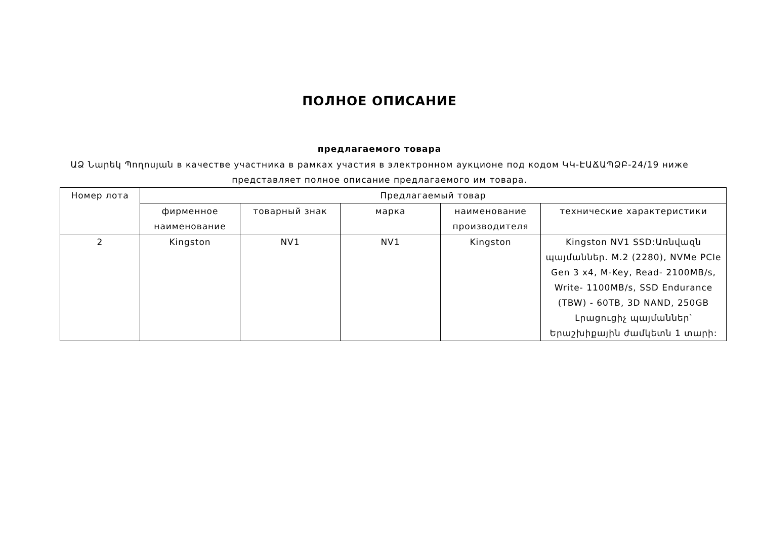ПОЛНОЕ ОПИСАНИЕ
предлагаемого товара
ԱՁ Նարեկ Պողոսյան в качестве участника в рамках участия в электронном аукционе под кодом ԿԿ-ԷԱՃԱՊՁԲ-24/19 ниже представляет полное описание предлагаемого им товара.
| Номер лота | Предлагаемый товар | | | | |
| --- | --- | --- | --- | --- | --- |
| | фирменное наименование | товарный знак | марка | наименование производителя | технические характеристики |
| 2 | Kingston | NV1 | NV1 | Kingston | Kingston NV1 SSD:Առնվազն պայմաններ. M.2 (2280), NVMe PCIe Gen 3 x4, M-Key, Read- 2100MB/s, Write- 1100MB/s, SSD Endurance (TBW) - 60TB, 3D NAND, 250GB Լրացուցիչ պայմաններ՝ Երաշխիքային ժամկետն 1 տարի: |